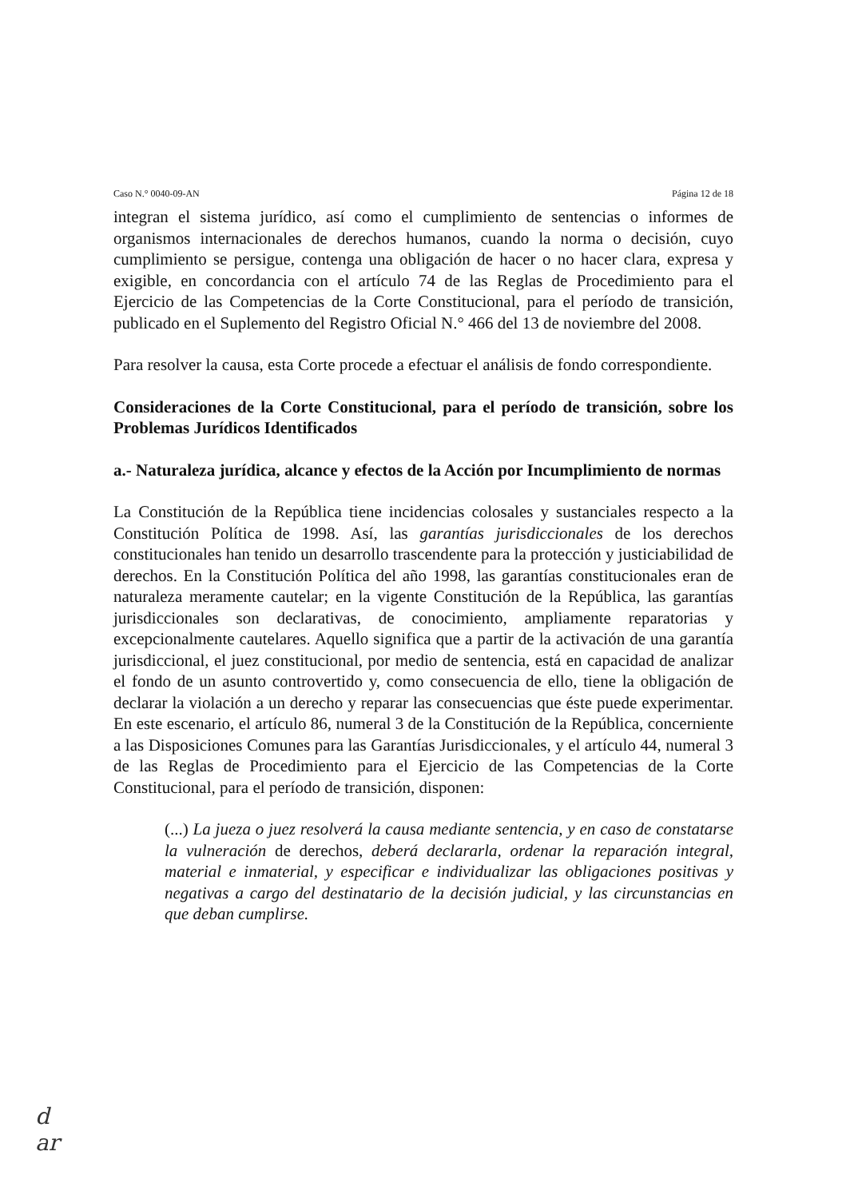Caso N.° 0040-09-AN Página 12 de 18
integran el sistema jurídico, así como el cumplimiento de sentencias o informes de organismos internacionales de derechos humanos, cuando la norma o decisión, cuyo cumplimiento se persigue, contenga una obligación de hacer o no hacer clara, expresa y exigible, en concordancia con el artículo 74 de las Reglas de Procedimiento para el Ejercicio de las Competencias de la Corte Constitucional, para el período de transición, publicado en el Suplemento del Registro Oficial N.° 466 del 13 de noviembre del 2008.
Para resolver la causa, esta Corte procede a efectuar el análisis de fondo correspondiente.
Consideraciones de la Corte Constitucional, para el período de transición, sobre los Problemas Jurídicos Identificados
a.- Naturaleza jurídica, alcance y efectos de la Acción por Incumplimiento de normas
La Constitución de la República tiene incidencias colosales y sustanciales respecto a la Constitución Política de 1998. Así, las garantías jurisdiccionales de los derechos constitucionales han tenido un desarrollo trascendente para la protección y justiciabilidad de derechos. En la Constitución Política del año 1998, las garantías constitucionales eran de naturaleza meramente cautelar; en la vigente Constitución de la República, las garantías jurisdiccionales son declarativas, de conocimiento, ampliamente reparatorias y excepcionalmente cautelares. Aquello significa que a partir de la activación de una garantía jurisdiccional, el juez constitucional, por medio de sentencia, está en capacidad de analizar el fondo de un asunto controvertido y, como consecuencia de ello, tiene la obligación de declarar la violación a un derecho y reparar las consecuencias que éste puede experimentar. En este escenario, el artículo 86, numeral 3 de la Constitución de la República, concerniente a las Disposiciones Comunes para las Garantías Jurisdiccionales, y el artículo 44, numeral 3 de las Reglas de Procedimiento para el Ejercicio de las Competencias de la Corte Constitucional, para el período de transición, disponen:
(...) La jueza o juez resolverá la causa mediante sentencia, y en caso de constatarse la vulneración de derechos, deberá declararla, ordenar la reparación integral, material e inmaterial, y especificar e individualizar las obligaciones positivas y negativas a cargo del destinatario de la decisión judicial, y las circunstancias en que deban cumplirse.
d
ar